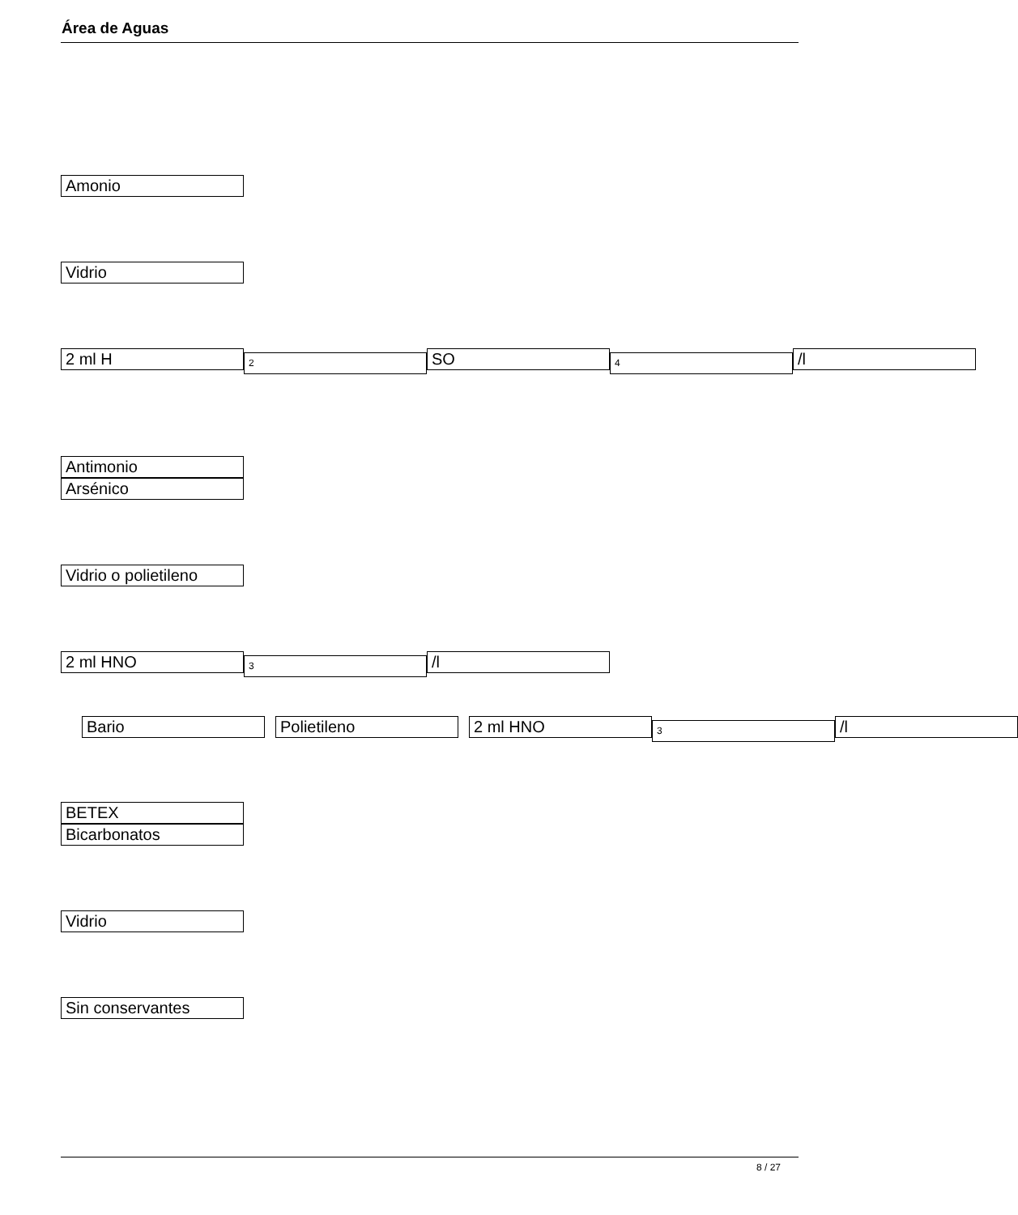Área de Aguas
Amonio
Vidrio
2 ml H
2
SO
4
/l
Antimonio
Arsénico
Vidrio o polietileno
2 ml HNO
3
/l
Bario Polietileno 2 ml HNO
3
/l
BETEX
Bicarbonatos
Vidrio
Sin conservantes
8 / 27